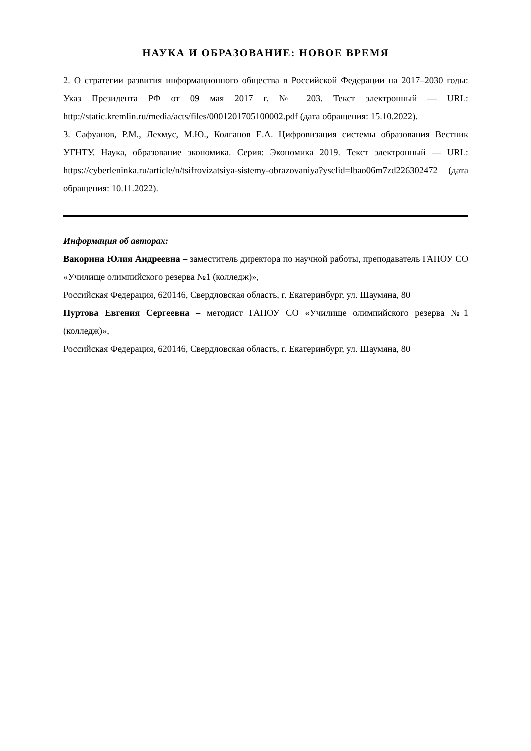НАУКА И ОБРАЗОВАНИЕ: НОВОЕ ВРЕМЯ
2. О стратегии развития информационного общества в Российской Федерации на 2017–2030 годы: Указ Президента РФ от 09 мая 2017 г. № 203. Текст электронный — URL: http://static.kremlin.ru/media/acts/files/0001201705100002.pdf (дата обращения: 15.10.2022).
3. Сафуанов, Р.М., Лехмус, М.Ю., Колганов Е.А. Цифровизация системы образования Вестник УГНТУ. Наука, образование экономика. Серия: Экономика 2019. Текст электронный — URL: https://cyberleninka.ru/article/n/tsifrovizatsiya-sistemy-obrazovaniya?ysclid=lbao06m7zd226302472 (дата обращения: 10.11.2022).
Информация об авторах:
Вакорина Юлия Андреевна – заместитель директора по научной работы, преподаватель ГАПОУ СО «Училище олимпийского резерва №1 (колледж)»,
Российская Федерация, 620146, Свердловская область, г. Екатеринбург, ул. Шаумяна, 80
Пуртова Евгения Сергеевна – методист ГАПОУ СО «Училище олимпийского резерва №1 (колледж)»,
Российская Федерация, 620146, Свердловская область, г. Екатеринбург, ул. Шаумяна, 80